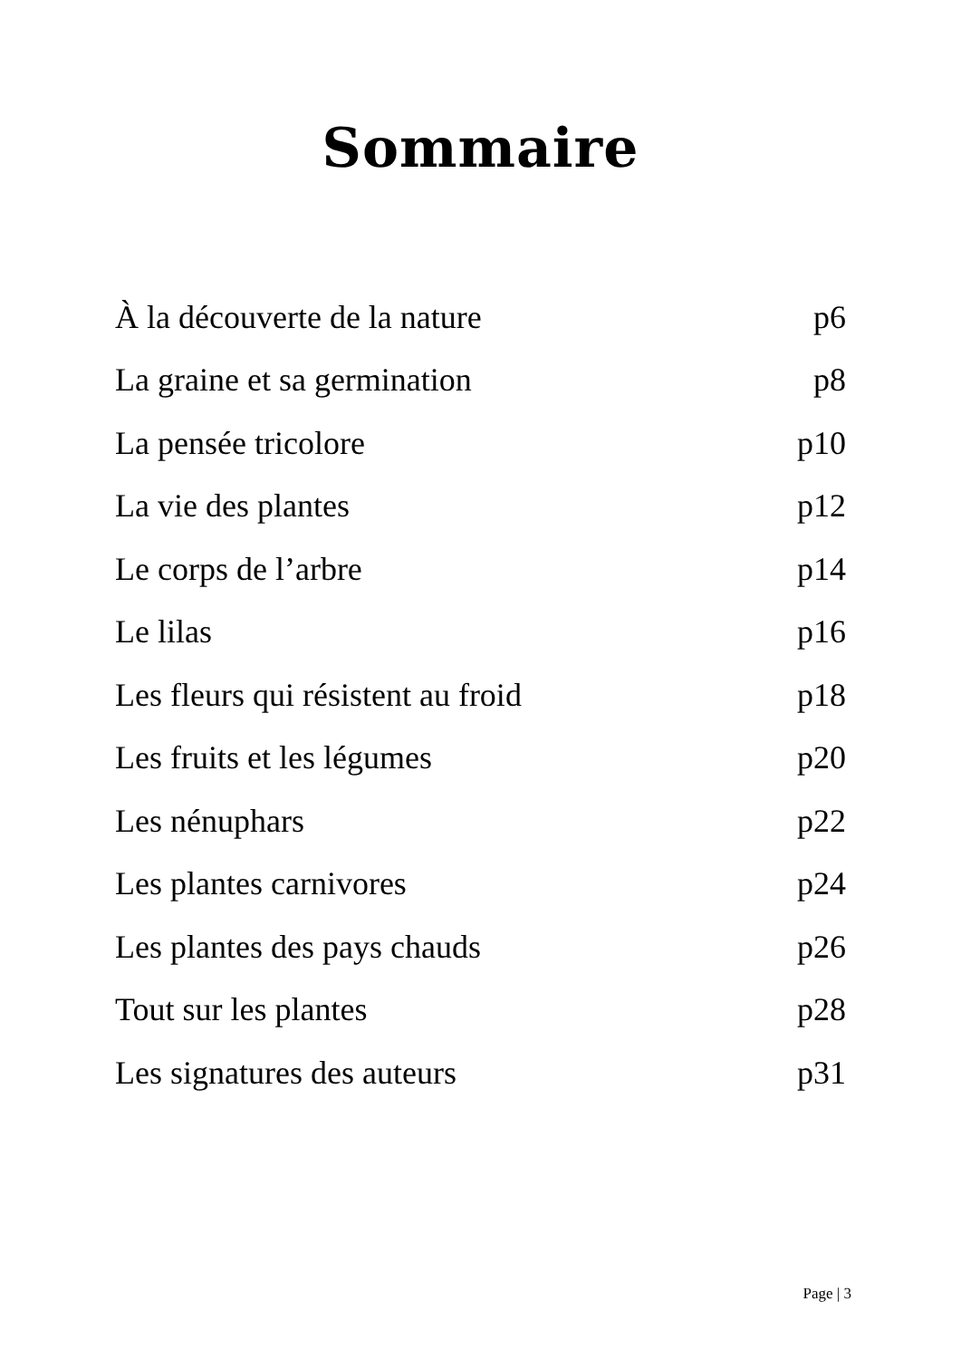Sommaire
À la découverte de la nature p6
La graine et sa germination p8
La pensée tricolore p10
La vie des plantes p12
Le corps de l’arbre p14
Le lilas p16
Les fleurs qui résistent au froid p18
Les fruits et les légumes p20
Les nénuphars p22
Les plantes carnivores p24
Les plantes des pays chauds p26
Tout sur les plantes p28
Les signatures des auteurs p31
Page | 3